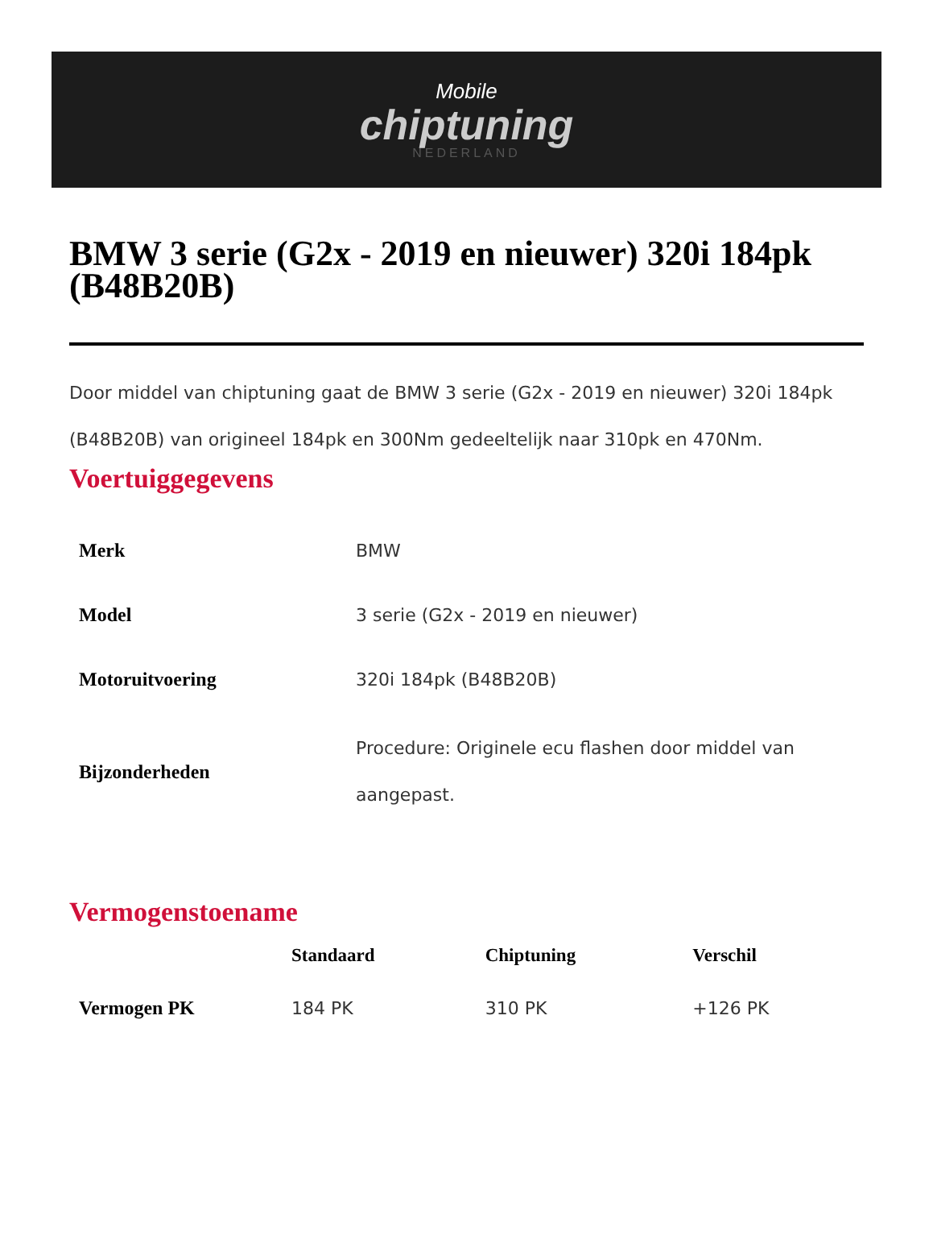Mobile
chiptuning
NEDERLAND
BMW 3 serie (G2x - 2019 en nieuwer) 320i 184pk (B48B20B)
Door middel van chiptuning gaat de BMW 3 serie (G2x - 2019 en nieuwer) 320i 184pk (B48B20B) van origineel 184pk en 300Nm gedeeltelijk naar 310pk en 470Nm.
Voertuiggegevens
| Merk | BMW |
| Model | 3 serie (G2x - 2019 en nieuwer) |
| Motoruitvoering | 320i 184pk (B48B20B) |
| Bijzonderheden | Procedure: Originele ecu flashen door middel van aangepast. |
Vermogenstoename
| | Standaard | Chiptuning | Verschil |
| --- | --- | --- | --- |
| Vermogen PK | 184 PK | 310 PK | +126 PK |